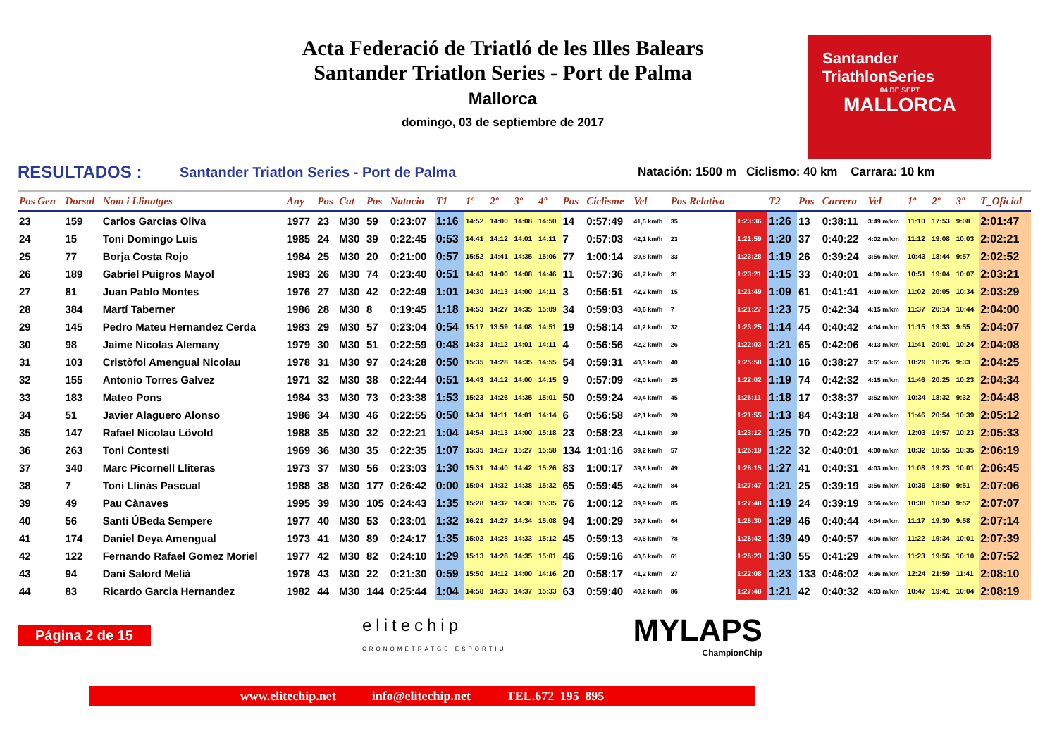Acta Federació de Triatló de les Illes Balears
Santander Triatlon Series - Port de Palma
Mallorca
domingo, 03 de septiembre de 2017
Santander
TriathlonSeries
04 DE SEPT
MALLORCA
RESULTADOS : Santander Triatlon Series - Port de Palma Natación: 1500 m Ciclismo: 40 km Carrara: 10 km
| Pos Gen | Dorsal | Nom i Llinatges | Any | Pos | Cat | Pos | Natacio | T1 | 1º | 2º | 3º | 4º | Pos | Ciclisme | Vel | Pos Relativa | | T2 | Pos | Carrera | Vel | 1º | 2º | 3º | T_Oficial |
| --- | --- | --- | --- | --- | --- | --- | --- | --- | --- | --- | --- | --- | --- | --- | --- | --- | --- | --- | --- | --- | --- | --- | --- | --- | --- |
| 23 | 159 | Carlos Garcias Oliva | 1977 | 23 | M30 | 59 | 0:23:07 | 1:16 | 14:52 | 14:00 | 14:08 | 14:50 | 14 | 0:57:49 | 41,5 km/h | 35 | 1:23:36 | 1:26 | 13 | 0:38:11 | 3:49 m/km | 11:10 | 17:53 | 9:08 | 2:01:47 |
| 24 | 15 | Toni Domingo Luis | 1985 | 24 | M30 | 39 | 0:22:45 | 0:53 | 14:41 | 14:12 | 14:01 | 14:11 | 7 | 0:57:03 | 42,1 km/h | 23 | 1:21:59 | 1:20 | 37 | 0:40:22 | 4:02 m/km | 11:12 | 19:08 | 10:03 | 2:02:21 |
| 25 | 77 | Borja Costa Rojo | 1984 | 25 | M30 | 20 | 0:21:00 | 0:57 | 15:52 | 14:41 | 14:35 | 15:06 | 77 | 1:00:14 | 39,8 km/h | 33 | 1:23:28 | 1:19 | 26 | 0:39:24 | 3:56 m/km | 10:43 | 18:44 | 9:57 | 2:02:52 |
| 26 | 189 | Gabriel Puigros Mayol | 1983 | 26 | M30 | 74 | 0:23:40 | 0:51 | 14:43 | 14:00 | 14:08 | 14:46 | 11 | 0:57:36 | 41,7 km/h | 31 | 1:23:21 | 1:15 | 33 | 0:40:01 | 4:00 m/km | 10:51 | 19:04 | 10:07 | 2:03:21 |
| 27 | 81 | Juan Pablo Montes | 1976 | 27 | M30 | 42 | 0:22:49 | 1:01 | 14:30 | 14:13 | 14:00 | 14:11 | 3 | 0:56:51 | 42,2 km/h | 15 | 1:21:49 | 1:09 | 61 | 0:41:41 | 4:10 m/km | 11:02 | 20:05 | 10:34 | 2:03:29 |
| 28 | 384 | Martí Taberner | 1986 | 28 | M30 | 8 | 0:19:45 | 1:18 | 14:53 | 14:27 | 14:35 | 15:09 | 34 | 0:59:03 | 40,6 km/h | 7 | 1:21:27 | 1:23 | 75 | 0:42:34 | 4:15 m/km | 11:37 | 20:14 | 10:44 | 2:04:00 |
| 29 | 145 | Pedro Mateu Hernandez Cerda | 1983 | 29 | M30 | 57 | 0:23:04 | 0:54 | 15:17 | 13:59 | 14:08 | 14:51 | 19 | 0:58:14 | 41,2 km/h | 32 | 1:23:25 | 1:14 | 44 | 0:40:42 | 4:04 m/km | 11:15 | 19:33 | 9:55 | 2:04:07 |
| 30 | 98 | Jaime Nicolas Alemany | 1979 | 30 | M30 | 51 | 0:22:59 | 0:48 | 14:33 | 14:12 | 14:01 | 14:11 | 4 | 0:56:56 | 42,2 km/h | 26 | 1:22:03 | 1:21 | 65 | 0:42:06 | 4:13 m/km | 11:41 | 20:01 | 10:24 | 2:04:08 |
| 31 | 103 | Cristòfol Amengual Nicolau | 1978 | 31 | M30 | 97 | 0:24:28 | 0:50 | 15:35 | 14:28 | 14:35 | 14:55 | 54 | 0:59:31 | 40,3 km/h | 40 | 1:25:58 | 1:10 | 16 | 0:38:27 | 3:51 m/km | 10:29 | 18:26 | 9:33 | 2:04:25 |
| 32 | 155 | Antonio Torres Galvez | 1971 | 32 | M30 | 38 | 0:22:44 | 0:51 | 14:43 | 14:12 | 14:00 | 14:15 | 9 | 0:57:09 | 42,0 km/h | 25 | 1:22:02 | 1:19 | 74 | 0:42:32 | 4:15 m/km | 11:46 | 20:25 | 10:23 | 2:04:34 |
| 33 | 183 | Mateo Pons | 1984 | 33 | M30 | 73 | 0:23:38 | 1:53 | 15:23 | 14:26 | 14:35 | 15:01 | 50 | 0:59:24 | 40,4 km/h | 45 | 1:26:11 | 1:18 | 17 | 0:38:37 | 3:52 m/km | 10:34 | 18:32 | 9:32 | 2:04:48 |
| 34 | 51 | Javier Alaguero Alonso | 1986 | 34 | M30 | 46 | 0:22:55 | 0:50 | 14:34 | 14:11 | 14:01 | 14:14 | 6 | 0:56:58 | 42,1 km/h | 20 | 1:21:55 | 1:13 | 84 | 0:43:18 | 4:20 m/km | 11:46 | 20:54 | 10:39 | 2:05:12 |
| 35 | 147 | Rafael Nicolau Lövold | 1988 | 35 | M30 | 32 | 0:22:21 | 1:04 | 14:54 | 14:13 | 14:00 | 15:18 | 23 | 0:58:23 | 41,1 km/h | 30 | 1:23:12 | 1:25 | 70 | 0:42:22 | 4:14 m/km | 12:03 | 19:57 | 10:23 | 2:05:33 |
| 36 | 263 | Toni Contesti | 1969 | 36 | M30 | 35 | 0:22:35 | 1:07 | 15:35 | 14:17 | 15:27 | 15:58 | 134 | 1:01:16 | 39,2 km/h | 57 | 1:26:19 | 1:22 | 32 | 0:40:01 | 4:00 m/km | 10:32 | 18:55 | 10:35 | 2:06:19 |
| 37 | 340 | Marc Picornell Lliteras | 1973 | 37 | M30 | 56 | 0:23:03 | 1:30 | 15:31 | 14:40 | 14:42 | 15:26 | 83 | 1:00:17 | 39,8 km/h | 49 | 1:26:15 | 1:27 | 41 | 0:40:31 | 4:03 m/km | 11:08 | 19:23 | 10:01 | 2:06:45 |
| 38 | 7 | Toni Llinàs Pascual | 1988 | 38 | M30 | 177 | 0:26:42 | 0:00 | 15:04 | 14:32 | 14:38 | 15:32 | 65 | 0:59:45 | 40,2 km/h | 84 | 1:27:47 | 1:21 | 25 | 0:39:19 | 3:56 m/km | 10:39 | 18:50 | 9:51 | 2:07:06 |
| 39 | 49 | Pau Cànaves | 1995 | 39 | M30 | 105 | 0:24:43 | 1:35 | 15:28 | 14:32 | 14:38 | 15:35 | 76 | 1:00:12 | 39,9 km/h | 85 | 1:27:48 | 1:19 | 24 | 0:39:19 | 3:56 m/km | 10:38 | 18:50 | 9:52 | 2:07:07 |
| 40 | 56 | Santi ÚBeda Sempere | 1977 | 40 | M30 | 53 | 0:23:01 | 1:32 | 16:21 | 14:27 | 14:34 | 15:08 | 94 | 1:00:29 | 39,7 km/h | 64 | 1:26:30 | 1:29 | 46 | 0:40:44 | 4:04 m/km | 11:17 | 19:30 | 9:58 | 2:07:14 |
| 41 | 174 | Daniel Deya Amengual | 1973 | 41 | M30 | 89 | 0:24:17 | 1:35 | 15:02 | 14:28 | 14:33 | 15:12 | 45 | 0:59:13 | 40,5 km/h | 78 | 1:26:42 | 1:39 | 49 | 0:40:57 | 4:06 m/km | 11:22 | 19:34 | 10:01 | 2:07:39 |
| 42 | 122 | Fernando Rafael Gomez Moriel | 1977 | 42 | M30 | 82 | 0:24:10 | 1:29 | 15:13 | 14:28 | 14:35 | 15:01 | 46 | 0:59:16 | 40,5 km/h | 61 | 1:26:23 | 1:30 | 55 | 0:41:29 | 4:09 m/km | 11:23 | 19:56 | 10:10 | 2:07:52 |
| 43 | 94 | Dani Salord Melià | 1978 | 43 | M30 | 22 | 0:21:30 | 0:59 | 15:50 | 14:12 | 14:00 | 14:16 | 20 | 0:58:17 | 41,2 km/h | 27 | 1:22:08 | 1:23 | 133 | 0:46:02 | 4:36 m/km | 12:24 | 21:59 | 11:41 | 2:08:10 |
| 44 | 83 | Ricardo Garcia Hernandez | 1982 | 44 | M30 | 144 | 0:25:44 | 1:04 | 14:58 | 14:33 | 14:37 | 15:33 | 63 | 0:59:40 | 40,2 km/h | 86 | 1:27:48 | 1:21 | 42 | 0:40:32 | 4:03 m/km | 10:47 | 19:41 | 10:04 | 2:08:19 |
Página 2 de 15 elitechip
CRONOMETRATGE ESPORTIU MYLAPS
ChampionChip
www.elitechip.net info@elitechip.net TEL.672 195 895